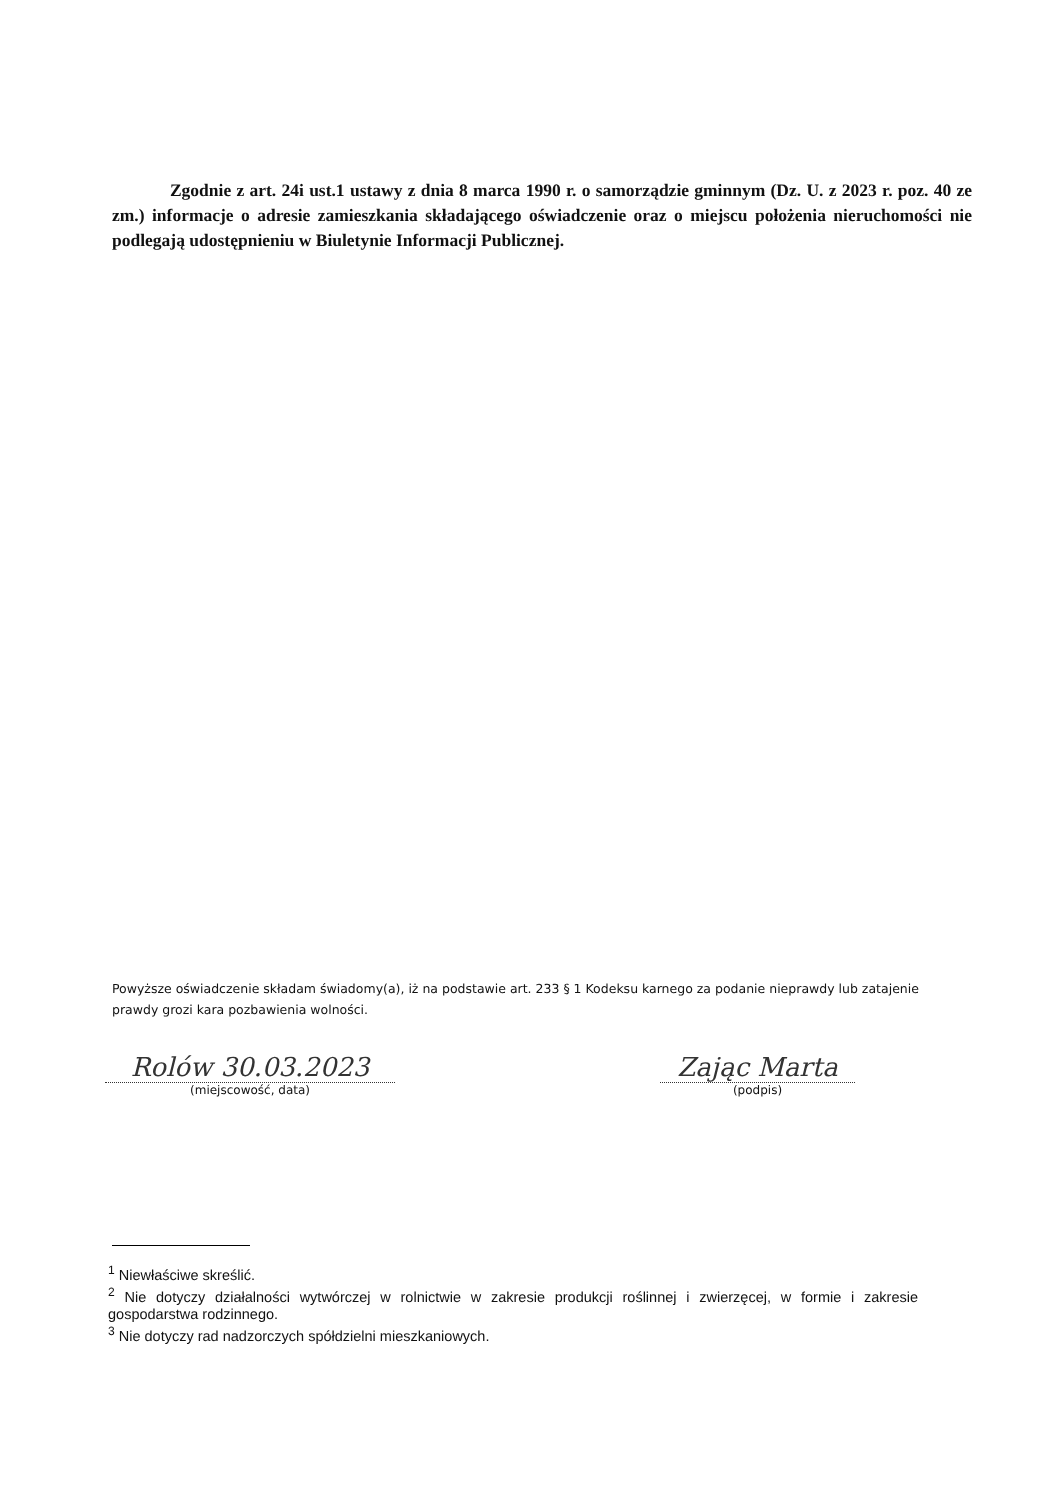Zgodnie z art. 24i ust.1 ustawy z dnia 8 marca 1990 r. o samorządzie gminnym (Dz. U. z 2023 r. poz. 40 ze zm.) informacje o adresie zamieszkania składającego oświadczenie oraz o miejscu położenia nieruchomości nie podlegają udostępnieniu w Biuletynie Informacji Publicznej.
Powyższe oświadczenie składam świadomy(a), iż na podstawie art. 233 § 1 Kodeksu karnego za podanie nieprawdy lub zatajenie prawdy grozi kara pozbawienia wolności.
Rolów 30.03.2023
(miejscowość, data)
Zając Marta
(podpis)
<sup>1</sup> Niewłaściwe skreślić.
<sup>2</sup> Nie dotyczy działalności wytwórczej w rolnictwie w zakresie produkcji roślinnej i zwierzęcej, w formie i zakresie gospodarstwa rodzinnego.
<sup>3</sup> Nie dotyczy rad nadzorczych spółdzielni mieszkaniowych.